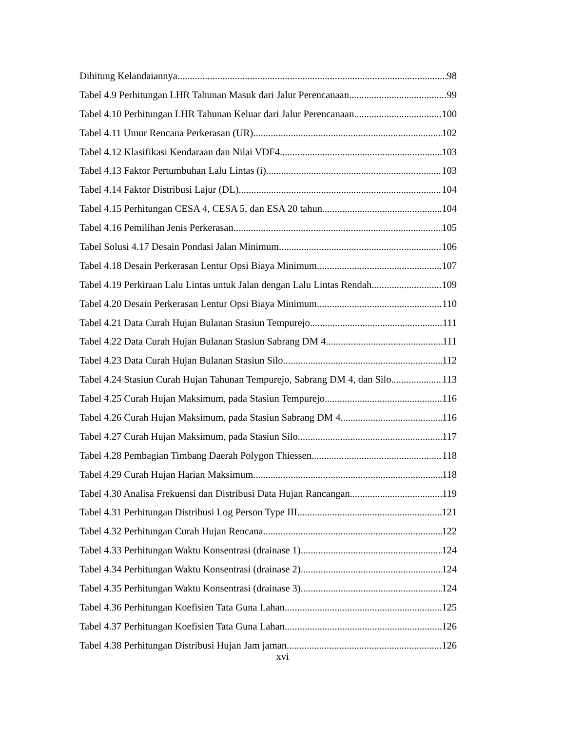Dihitung Kelandaiannya 98
Tabel 4.9 Perhitungan LHR Tahunan Masuk dari Jalur Perencanaan 99
Tabel 4.10 Perhitungan LHR Tahunan Keluar dari Jalur Perencanaan 100
Tabel 4.11 Umur Rencana Perkerasan (UR) 102
Tabel 4.12 Klasifikasi Kendaraan dan Nilai VDF4 103
Tabel 4.13 Faktor Pertumbuhan Lalu Lintas (i) 103
Tabel 4.14 Faktor Distribusi Lajur (DL) 104
Tabel 4.15 Perhitungan CESA 4, CESA 5, dan ESA 20 tahun 104
Tabel 4.16 Pemilihan Jenis Perkerasan 105
Tabel Solusi 4.17 Desain Pondasi Jalan Minimum 106
Tabel 4.18 Desain Perkerasan Lentur Opsi Biaya Minimum 107
Tabel 4.19 Perkiraan Lalu Lintas untuk Jalan dengan Lalu Lintas Rendah 109
Tabel 4.20 Desain Perkerasan Lentur Opsi Biaya Minimum 110
Tabel 4.21 Data Curah Hujan Bulanan Stasiun Tempurejo 111
Tabel 4.22 Data Curah Hujan Bulanan Stasiun Sabrang DM 4 111
Tabel 4.23 Data Curah Hujan Bulanan Stasiun Silo 112
Tabel 4.24 Stasiun Curah Hujan Tahunan Tempurejo, Sabrang DM 4, dan Silo 113
Tabel 4.25 Curah Hujan Maksimum, pada Stasiun Tempurejo 116
Tabel 4.26 Curah Hujan Maksimum, pada Stasiun Sabrang DM 4 116
Tabel 4.27 Curah Hujan Maksimum, pada Stasiun Silo 117
Tabel 4.28 Pembagian Timbang Daerah Polygon Thiessen 118
Tabel 4.29 Curah Hujan Harian Maksimum 118
Tabel 4.30 Analisa Frekuensi dan Distribusi Data Hujan Rancangan 119
Tabel 4.31 Perhitungan Distribusi Log Person Type III 121
Tabel 4.32 Perhitungan Curah Hujan Rencana 122
Tabel 4.33 Perhitungan Waktu Konsentrasi (drainase 1) 124
Tabel 4.34 Perhitungan Waktu Konsentrasi (drainase 2) 124
Tabel 4.35 Perhitungan Waktu Konsentrasi (drainase 3) 124
Tabel 4.36 Perhitungan Koefisien Tata Guna Lahan 125
Tabel 4.37 Perhitungan Koefisien Tata Guna Lahan 126
Tabel 4.38 Perhitungan Distribusi Hujan Jam jaman 126
xvi